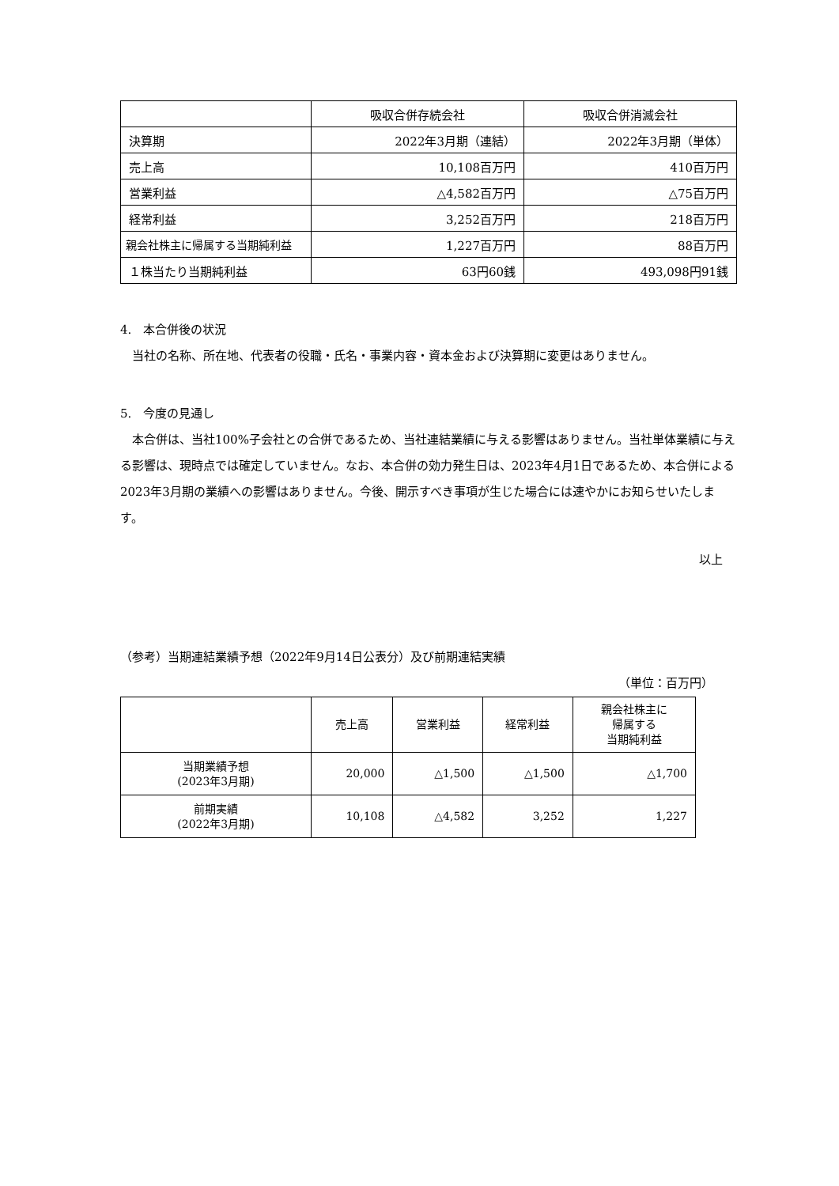| | 吸収合併存続会社 | 吸収合併消滅会社 |
| --- | --- | --- |
| 決算期 | 2022年3月期（連結） | 2022年3月期（単体） |
| 売上高 | 10,108百万円 | 410百万円 |
| 営業利益 | △4,582百万円 | △75百万円 |
| 経常利益 | 3,252百万円 | 218百万円 |
| 親会社株主に帰属する当期純利益 | 1,227百万円 | 88百万円 |
| １株当たり当期純利益 | 63円60銭 | 493,098円91銭 |
4.　本合併後の状況
　当社の名称、所在地、代表者の役職・氏名・事業内容・資本金および決算期に変更はありません。
5.　今度の見通し
　本合併は、当社100%子会社との合併であるため、当社連結業績に与える影響はありません。当社単体業績に与える影響は、現時点では確定していません。なお、本合併の効力発生日は、2023年4月1日であるため、本合併による2023年3月期の業績への影響はありません。今後、開示すべき事項が生じた場合には速やかにお知らせいたします。
以上
（参考）当期連結業績予想（2022年9月14日公表分）及び前期連結実績
（単位：百万円）
| | 売上高 | 営業利益 | 経常利益 | 親会社株主に 帰属する 当期純利益 |
| --- | --- | --- | --- | --- |
| 当期業績予想 (2023年3月期) | 20,000 | △1,500 | △1,500 | △1,700 |
| 前期実績 (2022年3月期) | 10,108 | △4,582 | 3,252 | 1,227 |